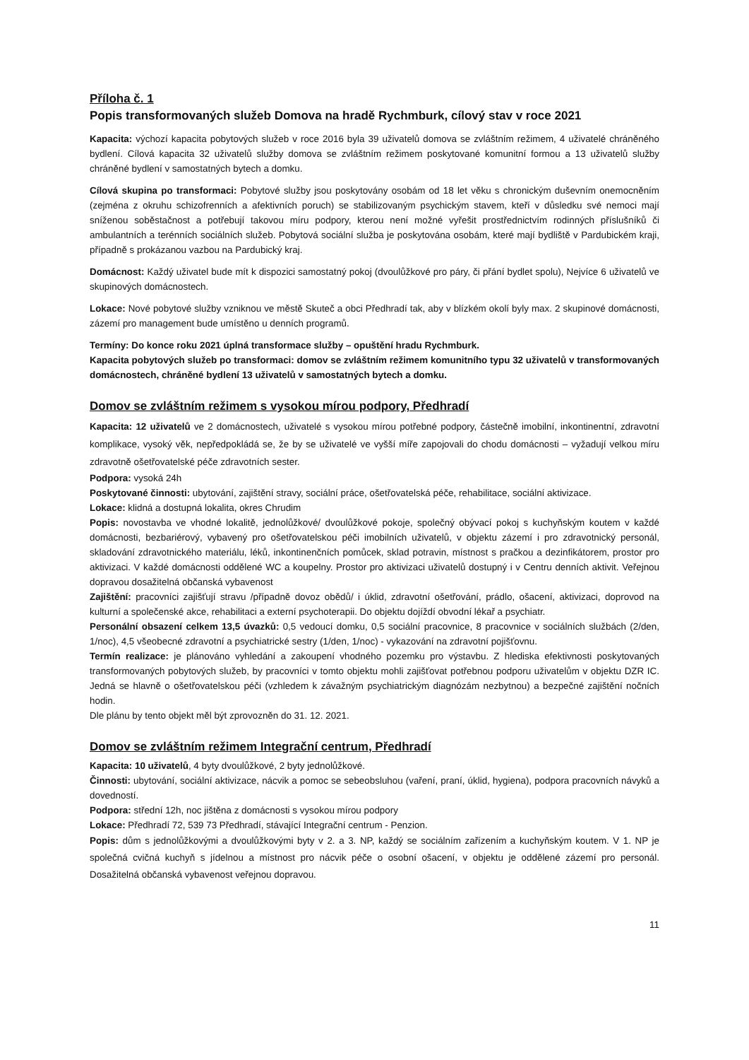Příloha č. 1
Popis transformovaných služeb Domova na hradě Rychmburk, cílový stav v roce 2021
Kapacita: výchozí kapacita pobytových služeb v roce 2016 byla 39 uživatelů domova se zvláštním režimem, 4 uživatelé chráněného bydlení. Cílová kapacita 32 uživatelů služby domova se zvláštním režimem poskytované komunitní formou a 13 uživatelů služby chráněné bydlení v samostatných bytech a domku.
Cílová skupina po transformaci: Pobytové služby jsou poskytovány osobám od 18 let věku s chronickým duševním onemocněním (zejména z okruhu schizofrenních a afektivních poruch) se stabilizovaným psychickým stavem, kteří v důsledku své nemoci mají sníženou soběstačnost a potřebují takovou míru podpory, kterou není možné vyřešit prostřednictvím rodinných příslušníků či ambulantních a terénních sociálních služeb. Pobytová sociální služba je poskytována osobám, které mají bydliště v Pardubickém kraji, případně s prokázanou vazbou na Pardubický kraj.
Domácnost: Každý uživatel bude mít k dispozici samostatný pokoj (dvoulůžkové pro páry, či přání bydlet spolu), Nejvíce 6 uživatelů ve skupinových domácnostech.
Lokace: Nové pobytové služby vzniknou ve městě Skuteč a obci Předhradí tak, aby v blízkém okolí byly max. 2 skupinové domácnosti, zázemí pro management bude umístěno u denních programů.
Termíny: Do konce roku 2021 úplná transformace služby – opuštění hradu Rychmburk.
Kapacita pobytových služeb po transformaci: domov se zvláštním režimem komunitního typu 32 uživatelů v transformovaných domácnostech, chráněné bydlení 13 uživatelů v samostatných bytech a domku.
Domov se zvláštním režimem s vysokou mírou podpory, Předhradí
Kapacita: 12 uživatelů ve 2 domácnostech, uživatelé s vysokou mírou potřebné podpory, částečně imobilní, inkontinentní, zdravotní komplikace, vysoký věk, nepředpokládá se, že by se uživatelé ve vyšší míře zapojovali do chodu domácnosti – vyžadují velkou míru zdravotně ošetřovatelské péče zdravotních sester.
Podpora: vysoká 24h
Poskytované činnosti: ubytování, zajištění stravy, sociální práce, ošetřovatelská péče, rehabilitace, sociální aktivizace.
Lokace: klidná a dostupná lokalita, okres Chrudim
Popis: novostavba ve vhodné lokalitě, jednolůžkové/ dvoulůžkové pokoje, společný obývací pokoj s kuchyňským koutem v každé domácnosti, bezbariérový, vybavený pro ošetřovatelskou péči imobilních uživatelů, v objektu zázemí i pro zdravotnický personál, skladování zdravotnického materiálu, léků, inkontinenčních pomůcek, sklad potravin, místnost s pračkou a dezinfikátorem, prostor pro aktivizaci. V každé domácnosti oddělené WC a koupelny. Prostor pro aktivizaci uživatelů dostupný i v Centru denních aktivit. Veřejnou dopravou dosažitelná občanská vybavenost
Zajištění: pracovníci zajišťují stravu /případně dovoz obědů/ i úklid, zdravotní ošetřování, prádlo, ošacení, aktivizaci, doprovod na kulturní a společenské akce, rehabilitaci a externí psychoterapii. Do objektu dojíždí obvodní lékař a psychiatr.
Personální obsazení celkem 13,5 úvazků: 0,5 vedoucí domku, 0,5 sociální pracovnice, 8 pracovnice v sociálních službách (2/den, 1/noc), 4,5 všeobecné zdravotní a psychiatrické sestry (1/den, 1/noc) - vykazování na zdravotní pojišťovnu.
Termín realizace: je plánováno vyhledání a zakoupení vhodného pozemku pro výstavbu. Z hlediska efektivnosti poskytovaných transformovaných pobytových služeb, by pracovníci v tomto objektu mohli zajišťovat potřebnou podporu uživatelům v objektu DZR IC. Jedná se hlavně o ošetřovatelskou péči (vzhledem k závažným psychiatrickým diagnózám nezbytnou) a bezpečné zajištění nočních hodin.
Dle plánu by tento objekt měl být zprovozněn do 31. 12. 2021.
Domov se zvláštním režimem Integrační centrum, Předhradí
Kapacita: 10 uživatelů, 4 byty dvoulůžkové, 2 byty jednolůžkové.
Činnosti: ubytování, sociální aktivizace, nácvik a pomoc se sebeobsluhou (vaření, praní, úklid, hygiena), podpora pracovních návyků a dovedností.
Podpora: střední 12h, noc jištěna z domácnosti s vysokou mírou podpory
Lokace: Předhradí 72, 539 73 Předhradí, stávající Integrační centrum - Penzion.
Popis: dům s jednolůžkovými a dvoulůžkovými byty v 2. a 3. NP, každý se sociálním zařízením a kuchyňským koutem. V 1. NP je společná cvičná kuchyň s jídelnou a místnost pro nácvik péče o osobní ošacení, v objektu je oddělené zázemí pro personál. Dosažitelná občanská vybavenost veřejnou dopravou.
11